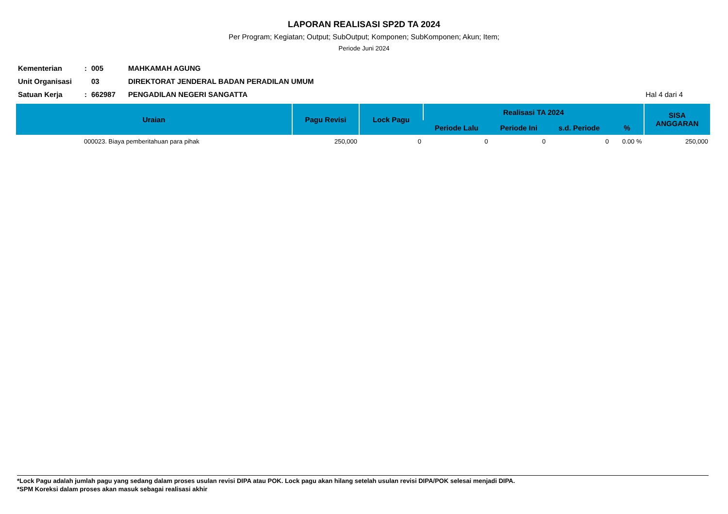LAPORAN REALISASI SP2D TA 2024
Per Program; Kegiatan; Output; SubOutput; Komponen; SubKomponen; Akun; Item;
Periode Juni 2024
| Kementerian | : | 005 | MAHKAMAH AGUNG | |
| Unit Organisasi | | 03 | DIREKTORAT JENDERAL BADAN PERADILAN UMUM | |
| Satuan Kerja | : | 662987 | PENGADILAN NEGERI SANGATTA | Hal 4 dari 4 |
| Uraian | Pagu Revisi | Lock Pagu | Realisasi TA 2024 | | | | SISA ANGGARAN |
| --- | --- | --- | --- | --- | --- | --- | --- |
| | | | Periode Lalu | Periode Ini | s.d. Periode | % | |
| 000023. Biaya pemberitahuan para pihak | 250,000 | 0 | 0 | 0 | 0 | 0.00 % | 250,000 |
*Lock Pagu adalah jumlah pagu yang sedang dalam proses usulan revisi DIPA atau POK. Lock pagu akan hilang setelah usulan revisi DIPA/POK selesai menjadi DIPA.
*SPM Koreksi dalam proses akan masuk sebagai realisasi akhir